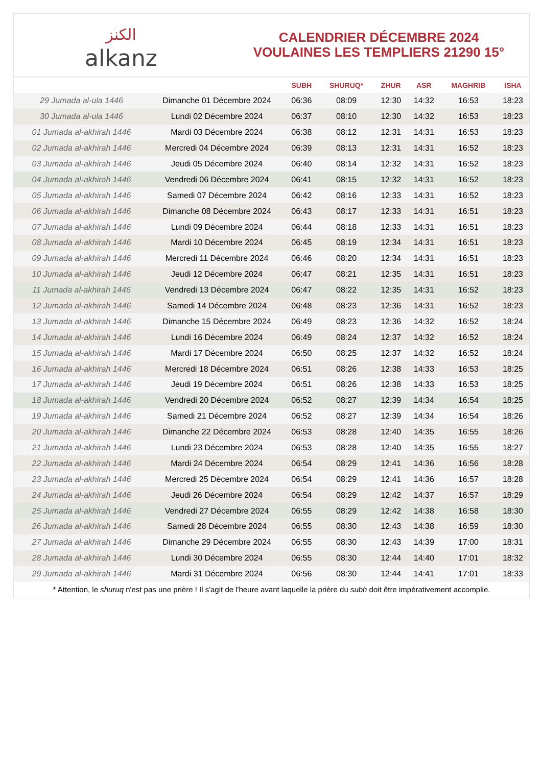الكنز
alkanz
CALENDRIER DÉCEMBRE 2024
VOULAINES LES TEMPLIERS 21290 15°
| | | SUBH | SHURUQ* | ZHUR | ASR | MAGHRIB | ISHA |
| --- | --- | --- | --- | --- | --- | --- | --- |
| 29 Jumada al-ula 1446 | Dimanche 01 Décembre 2024 | 06:36 | 08:09 | 12:30 | 14:32 | 16:53 | 18:23 |
| 30 Jumada al-ula 1446 | Lundi 02 Décembre 2024 | 06:37 | 08:10 | 12:30 | 14:32 | 16:53 | 18:23 |
| 01 Jumada al-akhirah 1446 | Mardi 03 Décembre 2024 | 06:38 | 08:12 | 12:31 | 14:31 | 16:53 | 18:23 |
| 02 Jumada al-akhirah 1446 | Mercredi 04 Décembre 2024 | 06:39 | 08:13 | 12:31 | 14:31 | 16:52 | 18:23 |
| 03 Jumada al-akhirah 1446 | Jeudi 05 Décembre 2024 | 06:40 | 08:14 | 12:32 | 14:31 | 16:52 | 18:23 |
| 04 Jumada al-akhirah 1446 | Vendredi 06 Décembre 2024 | 06:41 | 08:15 | 12:32 | 14:31 | 16:52 | 18:23 |
| 05 Jumada al-akhirah 1446 | Samedi 07 Décembre 2024 | 06:42 | 08:16 | 12:33 | 14:31 | 16:52 | 18:23 |
| 06 Jumada al-akhirah 1446 | Dimanche 08 Décembre 2024 | 06:43 | 08:17 | 12:33 | 14:31 | 16:51 | 18:23 |
| 07 Jumada al-akhirah 1446 | Lundi 09 Décembre 2024 | 06:44 | 08:18 | 12:33 | 14:31 | 16:51 | 18:23 |
| 08 Jumada al-akhirah 1446 | Mardi 10 Décembre 2024 | 06:45 | 08:19 | 12:34 | 14:31 | 16:51 | 18:23 |
| 09 Jumada al-akhirah 1446 | Mercredi 11 Décembre 2024 | 06:46 | 08:20 | 12:34 | 14:31 | 16:51 | 18:23 |
| 10 Jumada al-akhirah 1446 | Jeudi 12 Décembre 2024 | 06:47 | 08:21 | 12:35 | 14:31 | 16:51 | 18:23 |
| 11 Jumada al-akhirah 1446 | Vendredi 13 Décembre 2024 | 06:47 | 08:22 | 12:35 | 14:31 | 16:52 | 18:23 |
| 12 Jumada al-akhirah 1446 | Samedi 14 Décembre 2024 | 06:48 | 08:23 | 12:36 | 14:31 | 16:52 | 18:23 |
| 13 Jumada al-akhirah 1446 | Dimanche 15 Décembre 2024 | 06:49 | 08:23 | 12:36 | 14:32 | 16:52 | 18:24 |
| 14 Jumada al-akhirah 1446 | Lundi 16 Décembre 2024 | 06:49 | 08:24 | 12:37 | 14:32 | 16:52 | 18:24 |
| 15 Jumada al-akhirah 1446 | Mardi 17 Décembre 2024 | 06:50 | 08:25 | 12:37 | 14:32 | 16:52 | 18:24 |
| 16 Jumada al-akhirah 1446 | Mercredi 18 Décembre 2024 | 06:51 | 08:26 | 12:38 | 14:33 | 16:53 | 18:25 |
| 17 Jumada al-akhirah 1446 | Jeudi 19 Décembre 2024 | 06:51 | 08:26 | 12:38 | 14:33 | 16:53 | 18:25 |
| 18 Jumada al-akhirah 1446 | Vendredi 20 Décembre 2024 | 06:52 | 08:27 | 12:39 | 14:34 | 16:54 | 18:25 |
| 19 Jumada al-akhirah 1446 | Samedi 21 Décembre 2024 | 06:52 | 08:27 | 12:39 | 14:34 | 16:54 | 18:26 |
| 20 Jumada al-akhirah 1446 | Dimanche 22 Décembre 2024 | 06:53 | 08:28 | 12:40 | 14:35 | 16:55 | 18:26 |
| 21 Jumada al-akhirah 1446 | Lundi 23 Décembre 2024 | 06:53 | 08:28 | 12:40 | 14:35 | 16:55 | 18:27 |
| 22 Jumada al-akhirah 1446 | Mardi 24 Décembre 2024 | 06:54 | 08:29 | 12:41 | 14:36 | 16:56 | 18:28 |
| 23 Jumada al-akhirah 1446 | Mercredi 25 Décembre 2024 | 06:54 | 08:29 | 12:41 | 14:36 | 16:57 | 18:28 |
| 24 Jumada al-akhirah 1446 | Jeudi 26 Décembre 2024 | 06:54 | 08:29 | 12:42 | 14:37 | 16:57 | 18:29 |
| 25 Jumada al-akhirah 1446 | Vendredi 27 Décembre 2024 | 06:55 | 08:29 | 12:42 | 14:38 | 16:58 | 18:30 |
| 26 Jumada al-akhirah 1446 | Samedi 28 Décembre 2024 | 06:55 | 08:30 | 12:43 | 14:38 | 16:59 | 18:30 |
| 27 Jumada al-akhirah 1446 | Dimanche 29 Décembre 2024 | 06:55 | 08:30 | 12:43 | 14:39 | 17:00 | 18:31 |
| 28 Jumada al-akhirah 1446 | Lundi 30 Décembre 2024 | 06:55 | 08:30 | 12:44 | 14:40 | 17:01 | 18:32 |
| 29 Jumada al-akhirah 1446 | Mardi 31 Décembre 2024 | 06:56 | 08:30 | 12:44 | 14:41 | 17:01 | 18:33 |
* Attention, le shuruq n'est pas une prière ! Il s'agit de l'heure avant laquelle la prière du subh doit être impérativement accomplie.